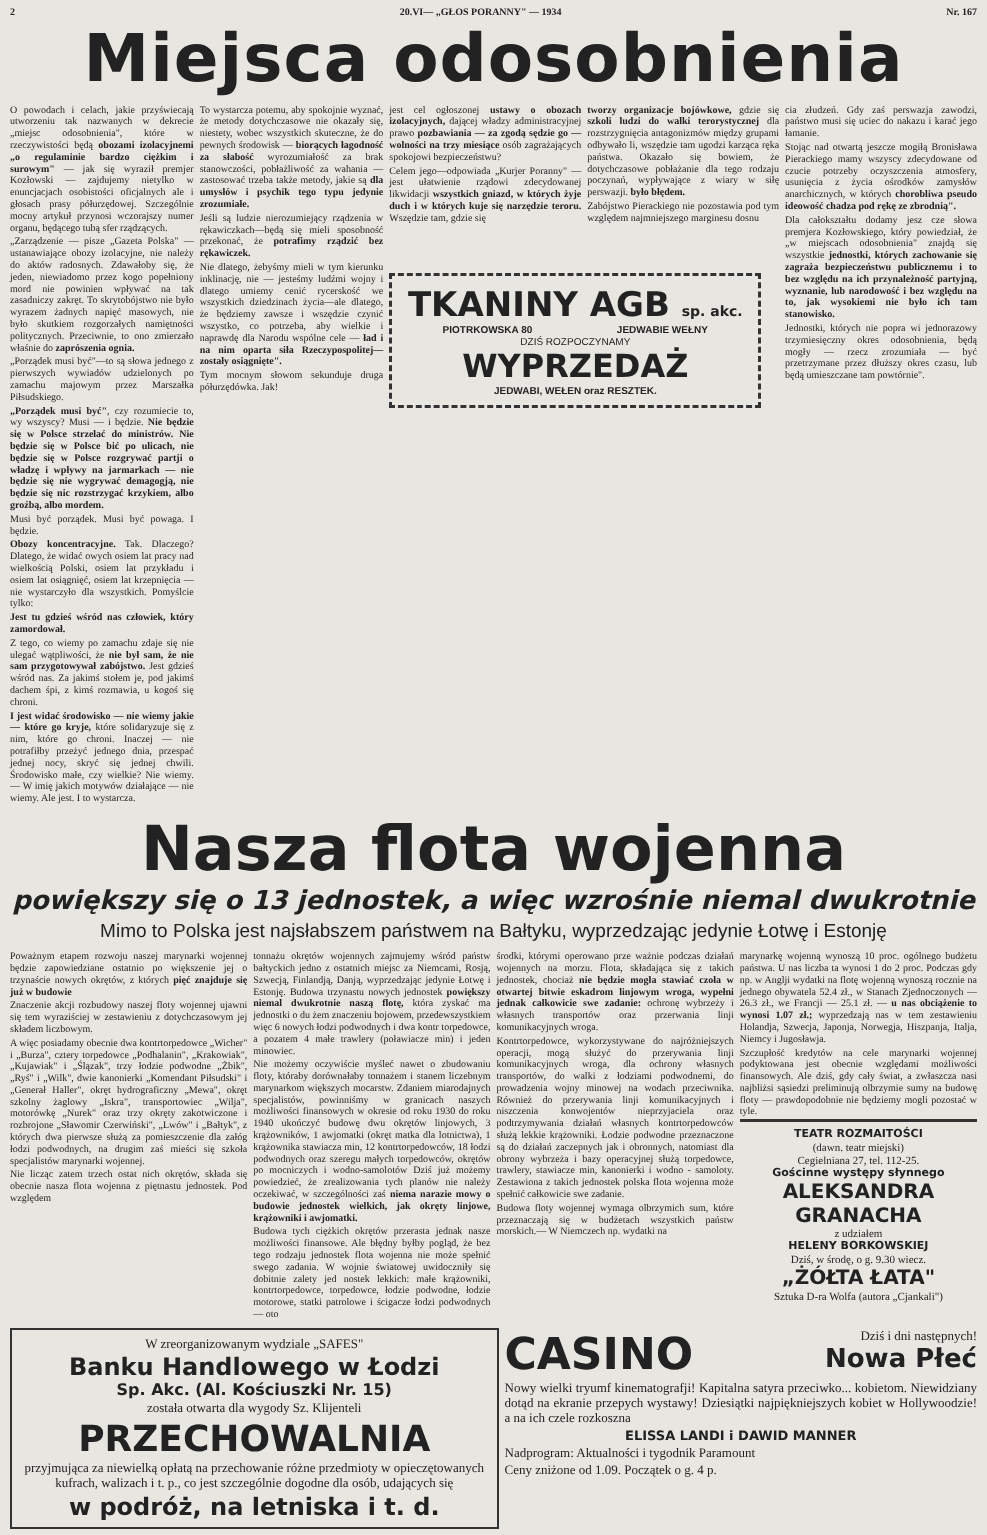2 20.VI— „GŁOS PORANNY" — 1934 Nr. 167
Miejsca odosobnienia
O powodach i celach, jakie przyświecają utworzeniu tak nazwanych w dekrecie „miejsc odosobnienia", które w rzeczywistości będą obozami izolacyjnemi „o regulaminie bardzo ciężkim i surowym" — jak się wyraził premjer Kozłowski — zajdujemy nietylko w enuncjacjach osobistości oficjalnych ale i głosach prasy półurzędowej. Szczególnie mocny artykuł przynosi wczorajszy numer organu, będącego tubą sfer rządzących.
„Zarządzenie — pisze „Gazeta Polska" — ustanawiające obozy izolacyjne, nie należy do aktów radosnych. Zdawałoby się, że jeden, niewiadomo przez kogo popełniony mord nie powinien wpływać na tak zasadniczy zakręt. To skrytobójstwo nie było wyrazem żadnych napięć masowych, nie było skutkiem rozgorzałych namiętności politycznych. Przeciwnie, to ono zmierzało właśnie do zaprószenia ognia.
„Porządek musi być"—to są słowa jednego z pierwszych wywiadów udzielonych po zamachu majowym przez Marszałka Piłsudskiego.
„Porządek musi być", czy rozumiecie to, wy wszyscy? Musi — i będzie. Nie będzie się w Polsce strzelać do ministrów. Nie będzie się w Polsce bić po ulicach, nie będzie się w Polsce rozgrywać partji o władzę i wpływy na jarmarkach — nie będzie się nie wygrywać demagogją, nie będzie się nic rozstrzygać krzykiem, albo groźbą, albo mordem.
Musi być porządek. Musi być powaga. I będzie.
Obozy koncentracyjne. Tak. Dlaczego? Dlatego, że widać owych osiem lat pracy nad wielkością Polski, osiem lat przykładu i osiem lat osiągnięć, osiem lat krzepnięcia —nie wystarczyło dla wszystkich. Pomyślcie tylko:
Jest tu gdzieś wśród nas człowiek, który zamordował.
Z tego, co wiemy po zamachu zdaje się nie ulegać wątpliwości, że nie był sam, że nie sam przygotowywał zabójstwo. Jest gdzieś wśród nas. Za jakimś stołem je, pod jakimś dachem śpi, z kimś rozmawia, u kogoś się chroni.
I jest widać środowisko — nie wiemy jakie — które go kryje, które solidaryzuje się z nim, które go chroni. Inaczej — nie potrafiłby przeżyć jednego dnia, przespać jednej nocy, skryć się jednej chwili. Środowisko małe, czy wielkie? Nie wiemy. — W imię jakich motywów działające — nie wiemy. Ale jest. I to wystarcza.
To wystarcza potemu, aby spokojnie wyznać, że metody dotychczasowe nie okazały się, niestety, wobec wszystkich skuteczne, że do pewnych środowisk — biorących łagodność za słabość wyrozumiałość za brak stanowczości, pobłażliwość za wahania — zastosować trzeba także metody, jakie są dla umysłów i psychik tego typu jedynie zrozumiałe.
Jeśli są ludzie nierozumiejący rządzenia w rękawiczkach—będą się mieli sposobność przekonać, że potrafimy rządzić bez rękawiczek.
Nie dlatego, żebyśmy mieli w tym kierunku inklinację, nie — jesteśmy ludźmi wojny i dlatego umiemy cenić rycerskość we wszystkich dziedzinach życia—ale dlatego, że będziemy zawsze i wszędzie czynić wszystko, co potrzeba, aby wielkie i naprawdę dla Narodu wspólne cele — ład i na nim oparta siła Rzeczypospolitej—zostały osiągnięte".
Tym mocnym słowom sekunduje druga półurzędówka. Jak!
jest cel ogłoszonej ustawy o obozach izolacyjnych, dającej władzy administracyjnej prawo pozbawiania — za zgodą sędzie go — wolności na trzy miesiące osób zagrażających spokojowi bezpieczeństwu?
Celem jego—odpowiada „Kurjer Poranny" — jest ułatwienie rządowi zdecydowanej likwidacji wszystkich gniazd, w których żyje duch i w których kuje się narzędzie teroru. Wszędzie tam, gdzie się
tworzy organizacje bojówkowe, gdzie się szkoli ludzi do walki terorystycznej dla rozstrzygnięcia antagonizmów między grupami odbywało li, wszędzie tam ugodzi karząca ręka państwa. Okazało się bowiem, że dotychczasowe pobłażanie dla tego rodzaju poczynań, wypływające z wiary w siłę perswazji. było błędem.
Zabójstwo Pierackiego nie pozostawia pod tym względem najmniejszego marginesu dosnu
cia złudzeń. Gdy zaś perswazja zawodzi, państwo musi się uciec do nakazu i karać jego łamanie.
Stojąc nad otwartą jeszcze mogiłą Bronisława Pierackiego mamy wszyscy zdecydowane od czucie potrzeby oczyszczenia atmosfery, usunięcia z życia ośrodków zamysłów anarchicznych, w których chorobliwa pseudo ideowość chadza pod rękę ze zbrodnią".
Dla całokształtu dodamy jesz cze słowa premjera Kozłowskiego, który powiedział, że „w miejscach odosobnienia" znajdą się wszystkie jednostki, których zachowanie się zagraża bezpieczeństwu publicznemu i to bez względu na ich przynależność partyjną, wyznanie, lub narodowość i bez względu na to, jak wysokiemi nie było ich tam stanowisko.
Jednostki, których nie popra wi jednorazowy trzymiesięczny okres odosobnienia, będą mogły — rzecz zrozumiała — być przetrzymane przez dłuższy okres czasu, lub będą umieszczane tam powtórnie".
TKANINY AGB sp. akc.
PIOTRKOWSKA 80 JEDWABIE WEŁNY
DZIŚ ROZPOCZYNAMY
WYPRZEDAŻ
JEDWABI, WEŁEN oraz RESZTEK.
Nasza flota wojenna
powiększy się o 13 jednostek, a więc wzrośnie niemal dwukrotnie
Mimo to Polska jest najsłabszem państwem na Bałtyku, wyprzedzając jedynie Łotwę i Estonję
Poważnym etapem rozwoju naszej marynarki wojennej będzie zapowiedziane ostatnio po większenie jej o trzynaście nowych okrętów, z których pięć znajduje się już w budowie
Znaczenie akcji rozbudowy naszej floty wojennej ujawni się tem wyraziściej w zestawieniu z dotychczasowym jej składem liczbowym.
A więc posiadamy obecnie dwa kontrtorpedowce „Wicher" i „Burza", cztery torpedowce „Podhalanin", „Krakowiak", „Kujawiak" i „Ślązak", trzy łodzie podwodne „Żbik", „Ryś" i „Wilk", dwie kanonierki „Komendant Piłsudski" i „Generał Haller", okręt hydrograficzny „Mewa", okręt szkolny żaglowy „Iskra", transportowiec „Wilja", motorówkę „Nurek" oraz trzy okręty zakotwiczone i rozbrojone „Sławomir Czerwiński", „Lwów" i „Bałtyk", z których dwa pierwsze służą za pomieszczenie dla załóg łodzi podwodnych, na drugim zaś mieści się szkoła specjalistów marynarki wojennej.
Nie licząc zatem trzech ostat nich okrętów, składa się obecnie nasza flota wojenna z piętnastu jednostek. Pod względem
tonnażu okrętów wojennych zajmujemy wśród państw bałtyckich jedno z ostatnich miejsc za Niemcami, Rosją, Szwecją, Finlandją, Danją, wyprzedzając jedynie Łotwę i Estonję. Budowa trzynastu nowych jednostek powiększy niemal dwukrotnie naszą flotę, która zyskać ma jednostki o du żem znaczeniu bojowem, przedewszystkiem więc 6 nowych łodzi podwodnych i dwa kontr torpedowce, a pozatem 4 małe trawlery (poławiacze min) i jeden minowiec.
Nie możemy oczywiście myśleć nawet o zbudowaniu floty, któraby dorównałaby tonnażem i stanem liczebnym marynarkom większych mocarstw. Zdaniem miarodajnych specjalistów, powinniśmy w granicach naszych możliwości finansowych w okresie od roku 1930 do roku 1940 ukończyć budowę dwu okrętów linjowych, 3 krążowników, 1 awjomatki (okręt matka dla lotnictwa), 1 krążownika stawiacza min, 12 kontrtorpedowców, 18 łodzi podwodnych oraz szeregu małych torpedowców, okrętów po mocniczych i wodno-samolotów Dziś już możemy powiedzieć, że zrealizowania tych planów nie należy oczekiwać, w szczególności zaś niema narazie mowy o budowie jednostek wielkich, jak okręty linjowe, krążowniki i awjomatki.
Budowa tych ciężkich okrętów przerasta jednak nasze możliwości finansowe. Ale błędny byłby pogląd, że bez tego rodzaju jednostek flota wojenna nie może spełnić swego zadania. W wojnie światowej uwidoczniły się dobitnie zalety jed nostek lekkich: małe krążowniki, kontrtorpedowce, torpedowce, łodzie podwodne, łodzie motorowe, statki patrolowe i ścigacze łodzi podwodnych — oto
środki, którymi operowano prze ważnie podczas działań wojennych na morzu. Flota, składająca się z takich jednostek, chociaż nie będzie mogła stawiać czoła w otwartej bitwie eskadrom linjowym wroga, wypełni jednak całkowicie swe zadanie: ochronę wybrzeży i własnych transportów oraz przerwania linji komunikacyjnych wroga.
Kontrtorpedowce, wykorzystywane do najróżniejszych operacji, mogą służyć do przerywania linji komunikacyjnych wroga, dla ochrony własnych transportów, do walki z łodziami podwodnemi, do prowadzenia wojny minowej na wodach przeciwnika. Również do przerywania linji komunikacyjnych i niszczenia konwojentów nieprzyjaciela oraz podtrzymywania działań własnych kontrtorpedowców służą lekkie krążowniki. Łodzie podwodne przeznaczone są do działań zaczepnych jak i obronnych, natomiast dla obrony wybrzeża i bazy operacyjnej służą torpedowce, trawlery, stawiacze min, kanonierki i wodno - samoloty. Zestawiona z takich jednostek polska flota wojenna może spełnić całkowicie swe zadanie.
Budowa floty wojennej wymaga olbrzymich sum, które przeznaczają się w budżetach wszystkich państw morskich.— W Niemczech np. wydatki na
marynarkę wojenną wynoszą 10 proc. ogólnego budżetu państwa. U nas liczba ta wynosi 1 do 2 proc. Podczas gdy np. w Anglji wydatki na flotę wojenną wynoszą rocznie na jednego obywatela 52.4 zł., w Stanach Zjednoczonych — 26.3 zł., we Francji — 25.1 zł. — u nas obciążenie to wynosi 1.07 zł.; wyprzedzają nas w tem zestawieniu Holandja, Szwecja, Japonja, Norwegja, Hiszpanja, Italja, Niemcy i Jugosławja.
Szczupłość kredytów na cele marynarki wojennej podyktowana jest obecnie względami możliwości finansowych. Ale dziś, gdy cały świat, a zwłaszcza nasi najbliżsi sąsiedzi preliminują olbrzymie sumy na budowę floty — prawdopodobnie nie będziemy mogli pozostać w tyle.
TEATR ROZMAITOŚCI
(dawn. teatr miejski)
Cegielniana 27, tel. 112-25.
Gościnne występy słynnego
ALEKSANDRA GRANACHA
z udziałem
HELENY BORKOWSKIEJ
Dziś, w środę, o g. 9.30 wiecz.
„ŻÓŁTA ŁATA"
Sztuka D-ra Wolfa (autora „Cjankali")
W zreorganizowanym wydziale „SAFES"
Banku Handlowego w Łodzi
Sp. Akc. (Al. Kościuszki Nr. 15)
została otwarta dla wygody Sz. Klijenteli
PRZECHOWALNIA
przyjmująca za niewielką opłatą na przechowanie różne przedmioty w opieczętowanych kufrach, walizach i t. p., co jest szczególnie dogodne dla osób, udających się
w podróż, na letniska i t. d.
CASINO Dziś i dni następnych!
Nowa Płeć
Nowy wielki tryumf kinematografji! Kapitalna satyra przeciwko... kobietom. Niewidziany dotąd na ekranie przepych wystawy! Dziesiątki najpiękniejszych kobiet w Hollywoodzie! a na ich czele rozkoszna
ELISSA LANDI i DAWID MANNER
Nadprogram: Aktualności i tygodnik Paramount
Ceny zniżone od 1.09. Początek o g. 4 p.